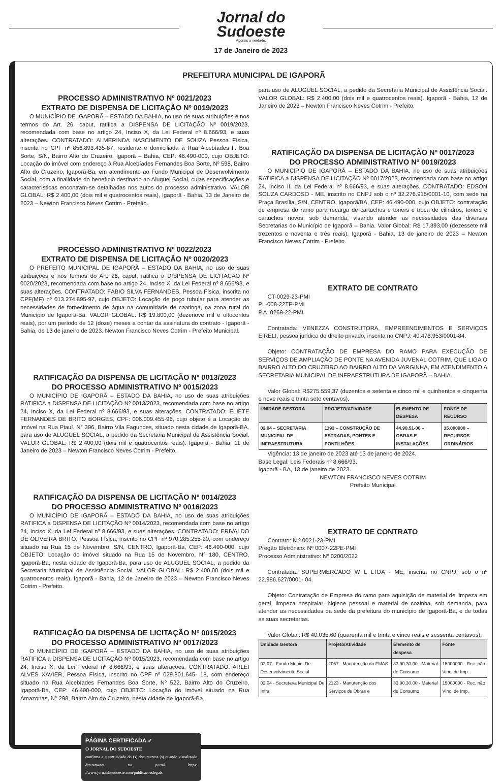Jornal do
Sudoeste
Apenas a verdade.
17 de Janeiro de 2023
PREFEITURA MUNICIPAL DE IGAPORÃ
PROCESSO ADMINISTRATIVO Nº 0021/2023
EXTRATO DE DISPENSA DE LICITAÇÃO Nº 0019/2023
O MUNICÍPIO DE IGAPORÃ – ESTADO DA BAHIA, no uso de suas atribuições e nos termos do Art. 26, caput, ratifica a DISPENSA DE LICITAÇÃO Nº 0019/2023, recomendada com base no artigo 24, Inciso X, da Lei Federal nº 8.666/93, e suas alterações. CONTRATADO: ALMERINDA NASCIMENTO DE SOUZA Pessoa Física, inscrita no CPF nº 856.893.435-87, residente e domiciliada à Rua Alcebíades F. Boa Sorte, S/N, Bairro Alto do Cruzeiro, Igaporã – Bahia, CEP: 46.490-000, cujo OBJETO: Locação do imóvel com endereço à Rua Alcebíades Fernandes Boa Sorte, Nº 598, Bairro Alto do Cruzeiro, Igaporã-Ba, em atendimento ao Fundo Municipal de Desenvolvimento Social, com a finalidade do benefício destinado ao Aluguel Social, cujas especificações e características encontram-se detalhadas nos autos do processo administrativo. VALOR GLOBAL: R$ 2.400,00 (dois mil e quatrocentos reais), Igaporã - Bahia, 13 de Janeiro de 2023 – Newton Francisco Neves Cotrim - Prefeito.
PROCESSO ADMINISTRATIVO Nº 0022/2023
EXTRATO DE DISPENSA DE LICITAÇÃO Nº 0020/2023
O PREFEITO MUNICIPAL DE IGAPORÃ – ESTADO DA BAHIA, no uso de suas atribuições e nos termos do Art. 26, caput, ratifica a DISPENSA DE LICITAÇÃO Nº 0020/2023, recomendada com base no artigo 24, Inciso X, da Lei Federal nº 8.666/93, e suas alterações. CONTRATADO: FÁBIO SILVA FERNANDES, Pessoa Física, inscrita no CPF(MF) nº 013.274.895-97, cujo OBJETO: Locação de poço tubular para atender as necessidades de fornecimento de água na comunidade de caatinga, na zona rural do Município de Igaporã-Ba. VALOR GLOBAL: R$ 19.800,00 (dezenove mil e oitocentos reais), por um período de 12 (doze) meses a contar da assinatura do contrato - Igaporã - Bahia, de 13 de janeiro de 2023. Newton Francisco Neves Cotrim - Prefeito Municipal.
RATIFICAÇÃO DA DISPENSA DE LICITAÇÃO Nº 0013/2023
DO PROCESSO ADMINISTRATIVO Nº 0015/2023
O MUNICÍPIO DE IGAPORÃ – ESTADO DA BAHIA, no uso de suas atribuições RATIFICA a DISPENSA DE LICITAÇÃO Nº 0013/2023, recomendada com base no artigo 24, Inciso X, da Lei Federal nº 8.666/93, e suas alterações. CONTRATADO: ELIETE FERNANDES DE BRITO BORGES, CPF: 006.009.455-96, cujo objeto é a Locação do Imóvel na Rua Piauí, N° 396, Bairro Vila Fagundes, situado nesta cidade de Igaporã-BA, para uso de ALUGUEL SOCIAL, a pedido da Secretaria Municipal de Assistência Social. VALOR GLOBAL: R$ 2.400,00 (dois mil e quatrocentos reais). Igaporã - Bahia, 11 de Janeiro de 2023 – Newton Francisco Neves Cotrim - Prefeito.
RATIFICAÇÃO DA DISPENSA DE LICITAÇÃO Nº 0014/2023
DO PROCESSO ADMINISTRATIVO Nº 0016/2023
O MUNICÍPIO DE IGAPORÃ – ESTADO DA BAHIA, no uso de suas atribuições RATIFICA a DISPENSA DE LICITAÇÃO Nº 0014/2023, recomendada com base no artigo 24, Inciso X, da Lei Federal nº 8.666/93, e suas alterações. CONTRATADO: ERIVALDO DE OLIVEIRA BRITO, Pessoa Física, inscrito no CPF nº 970.285.255-20, com endereço situado na Rua 15 de Novembro, S/N, CENTRO, Igaporã-Ba, CEP: 46.490-000, cujo OBJETO: Locação do imóvel situado na Rua 15 de Novembro, N° 180, CENTRO, Igaporã-Ba, nesta cidade de Igaporã-Ba, para uso de ALUGUEL SOCIAL, a pedido da Secretaria Municipal de Assistência Social. VALOR GLOBAL: R$ 2.400,00 (dois mil e quatrocentos reais). Igaporã - Bahia, 12 de Janeiro de 2023 – Newton Francisco Neves Cotrim - Prefeito.
RATIFICAÇÃO DA DISPENSA DE LICITAÇÃO Nº 0015/2023
DO PROCESSO ADMINISTRATIVO Nº 0017/2023
O MUNICÍPIO DE IGAPORÃ – ESTADO DA BAHIA, no uso de suas atribuições RATIFICA a DISPENSA DE LICITAÇÃO Nº 0015/2023, recomendada com base no artigo 24, Inciso X, da Lei Federal nº 8.666/93, e suas alterações. CONTRATADO: ARLEI ALVES XAVIER, Pessoa Física, inscrito no CPF nº 029.801.645- 18, com endereço situado na Rua Alcebíades Fernandes Boa Sorte, Nº 522, Bairro Alto do Cruzeiro, Igaporã-Ba, CEP: 46.490-000, cujo OBJETO: Locação do imóvel situado na Rua Amazonas, N° 298, Bairro Alto do Cruzeiro, nesta cidade de Igaporã-Ba,
PÁGINA CERTIFICADA ✓
O JORNAL DO SUDOESTE
confirma a autenticidade do (s) documentos (s) quando visualizado diretamente no portal https: //www.jornaldosudoeste.com/publicacoeslegais
para uso de ALUGUEL SOCIAL, a pedido da Secretaria Municipal de Assistência Social. VALOR GLOBAL: R$ 2.400,00 (dois mil e quatrocentos reais). Igaporã - Bahia, 12 de Janeiro de 2023 – Newton Francisco Neves Cotrim - Prefeito.
RATIFICAÇÃO DA DISPENSA DE LICITAÇÃO Nº 0017/2023
DO PROCESSO ADMINISTRATIVO Nº 0019/2023
O MUNICÍPIO DE IGAPORÃ – ESTADO DA BAHIA, no uso de suas atribuições RATIFICA a DISPENSA DE LICITAÇÃO Nº 0017/2023, recomendada com base no artigo 24, Inciso II, da Lei Federal nº 8.666/93, e suas alterações. CONTRATADO: EDSON SOUZA CARDOSO - ME, inscrito no CNPJ sob o nº 32.276.915/0001-10, com sede na Praça Brasília, S/N, CENTRO, Igaporã/BA, CEP: 46.490-000, cujo OBJETO: contratação de empresa do ramo para recarga de cartuchos e toners e troca de cilindros, toners e cartuchos novos, sob demanda, visando atender as necessidades das diversas Secretarias do Município de Igaporã – Bahia. Valor Global: R$ 17.393,00 (dezessete mil trezentos e noventa e três reais). Igaporã - Bahia, 13 de janeiro de 2023 – Newton Francisco Neves Cotrim - Prefeito.
EXTRATO DE CONTRATO
CT-0029-23-PMI
PL-008-22TP-PMI
P.A. 0269-22-PMI
Contratada: VENEZZA CONSTRUTORA, EMPREENDIMENTOS E SERVIÇOS EIRELI, pessoa jurídica de direito privado, inscrita no CNPJ: 40.478.953/0001-84.
Objeto: CONTRATAÇÃO DE EMPRESA DO RAMO PARA EXECUÇÃO DE SERVIÇOS DE AMPLIAÇÃO DE PONTE NA AVENIDA JUVENAL COTRIM, QUE LIGA O BAIRRO ALTO DO CRUZEIRO AO BAIRRO ALTO DA VARGINHA, EM ATENDIMENTO A SECRETARIA MUNICIPAL DE INFRAESTRUTURA DE IGAPORÃ – BAHIA.
Valor Global: R$275.559,37 (duzentos e setenta e cinco mil e quinhentos e cinquenta e nove reais e trinta sete centavos).
| UNIDADE GESTORA | PROJETO/ATIVIDADE | ELEMENTO DE DESPESA | FONTE DE RECURSO |
| --- | --- | --- | --- |
| 02.04 – SECRETARIA MUNICIPAL DE INFRAESTRUTURA | 1193 – CONSTRUÇÃO DE ESTRADAS, PONTES E PONTILHÕES | 44.90.51-00 – OBRAS E INSTALAÇÕES | 15.000000 – RECURSOS ORDINÁRIOS |
Vigência: 13 de janeiro de 2023 até 13 de janeiro de 2024.
Base Legal: Leis Federais nº 8.666/93.
Igaporã - BA, 13 de janeiro de 2023.
NEWTON FRANCISCO NEVES COTRIM
Prefeito Municipal
EXTRATO DE CONTRATO
Contrato: N.º 0021-23-PMI
Pregão Eletrônico: Nº 0007-22PE-PMI
Processo Administrativo: Nº 0200/2022
Contratada: SUPERMERCADO W L LTDA - ME, inscrita no CNPJ: sob o nº 22.986.627/0001- 04.
Objeto: Contratação de Empresa do ramo para aquisição de material de limpeza em geral, limpeza hospitalar, higiene pessoal e material de cozinha, sob demanda, para atender as necessidades da sede da prefeitura do município de Igaporã-Ba, e de todas as suas secretarias.
Valor Global: R$ 40.035,60 (quarenta mil e trinta e cinco reais e sessenta centavos).
| Unidade Gestora | Projeto/Atividade | Elemento de despesa | Fonte |
| --- | --- | --- | --- |
| 02.07 - Fundo Munic. De Desenvolvimento Social | 2057 - Manutenção do FMAS | 33.90.30.00 - Material de Consumo | 15000000 - Rec. não Vinc. de Imp. |
| 02.04 - Secretaria Municipal De Infra | 2123 - Manutenção dos Serviços de Obras e | 33.90.30.00 - Material de Consumo | 15000000 - Rec. não Vinc. de Imp. |